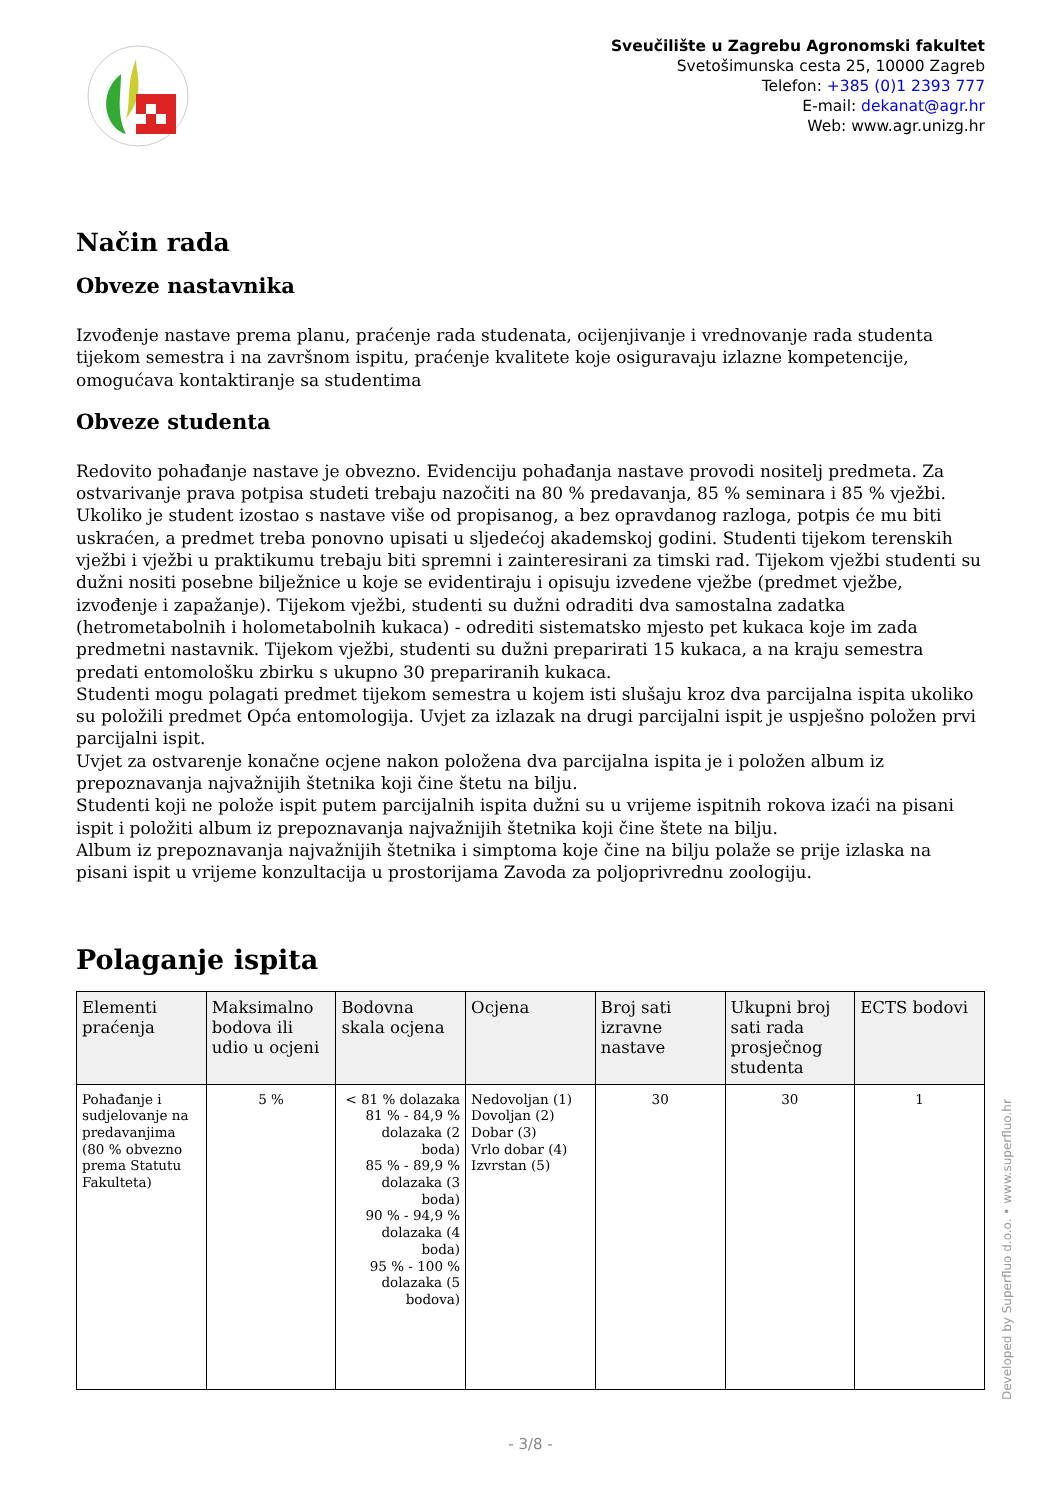Sveučilište u Zagrebu Agronomski fakultet
Svetošimunska cesta 25, 10000 Zagreb
Telefon: +385 (0)1 2393 777
E-mail: dekanat@agr.hr
Web: www.agr.unizg.hr
Način rada
Obveze nastavnika
Izvođenje nastave prema planu, praćenje rada studenata, ocijenjivanje i vrednovanje rada studenta tijekom semestra i na završnom ispitu, praćenje kvalitete koje osiguravaju izlazne kompetencije, omogućava kontaktiranje sa studentima
Obveze studenta
Redovito pohađanje nastave je obvezno. Evidenciju pohađanja nastave provodi nositelj predmeta. Za ostvarivanje prava potpisa studeti trebaju nazočiti na 80 % predavanja, 85 % seminara i 85 % vježbi. Ukoliko je student izostao s nastave više od propisanog, a bez opravdanog razloga, potpis će mu biti uskraćen, a predmet treba ponovno upisati u sljedećoj akademskoj godini. Studenti tijekom terenskih vježbi i vježbi u praktikumu trebaju biti spremni i zainteresirani za timski rad. Tijekom vježbi studenti su dužni nositi posebne bilježnice u koje se evidentiraju i opisuju izvedene vježbe (predmet vježbe, izvođenje i zapažanje). Tijekom vježbi, studenti su dužni odraditi dva samostalna zadatka (hetrometabolnih i holometabolnih kukaca) - odrediti sistematsko mjesto pet kukaca koje im zada predmetni nastavnik. Tijekom vježbi, studenti su dužni preparirati 15 kukaca, a na kraju semestra predati entomološku zbirku s ukupno 30 prepariranih kukaca.
Studenti mogu polagati predmet tijekom semestra u kojem isti slušaju kroz dva parcijalna ispita ukoliko su položili predmet Opća entomologija. Uvjet za izlazak na drugi parcijalni ispit je uspješno položen prvi parcijalni ispit.
Uvjet za ostvarenje konačne ocjene nakon položena dva parcijalna ispita je i položen album iz prepoznavanja najvažnijih štetnika koji čine štetu na bilju.
Studenti koji ne polože ispit putem parcijalnih ispita dužni su u vrijeme ispitnih rokova izaći na pisani ispit i položiti album iz prepoznavanja najvažnijih štetnika koji čine štete na bilju.
Album iz prepoznavanja najvažnijih štetnika i simptoma koje čine na bilju polaže se prije izlaska na pisani ispit u vrijeme konzultacija u prostorijama Zavoda za poljoprivrednu zoologiju.
Polaganje ispita
| Elementi praćenja | Maksimalno bodova ili udio u ocjeni | Bodovna skala ocjena | Ocjena | Broj sati izravne nastave | Ukupni broj sati rada prosječnog studenta | ECTS bodovi |
| --- | --- | --- | --- | --- | --- | --- |
| Pohađanje i sudjelovanje na predavanjima (80 % obvezno prema Statutu Fakulteta) | 5 % | < 81 % dolazaka 81 % - 84,9 % dolazaka (2 boda) 85 % - 89,9 % dolazaka (3 boda) 90 % - 94,9 % dolazaka (4 boda) 95 % - 100 % dolazaka (5 bodova) | Nedovoljan (1) Dovoljan (2) Dobar (3) Vrlo dobar (4) Izvrstan (5) | 30 | 30 | 1 |
Developed by Superfluo d.o.o. • www.superfluo.hr
- 3/8 -